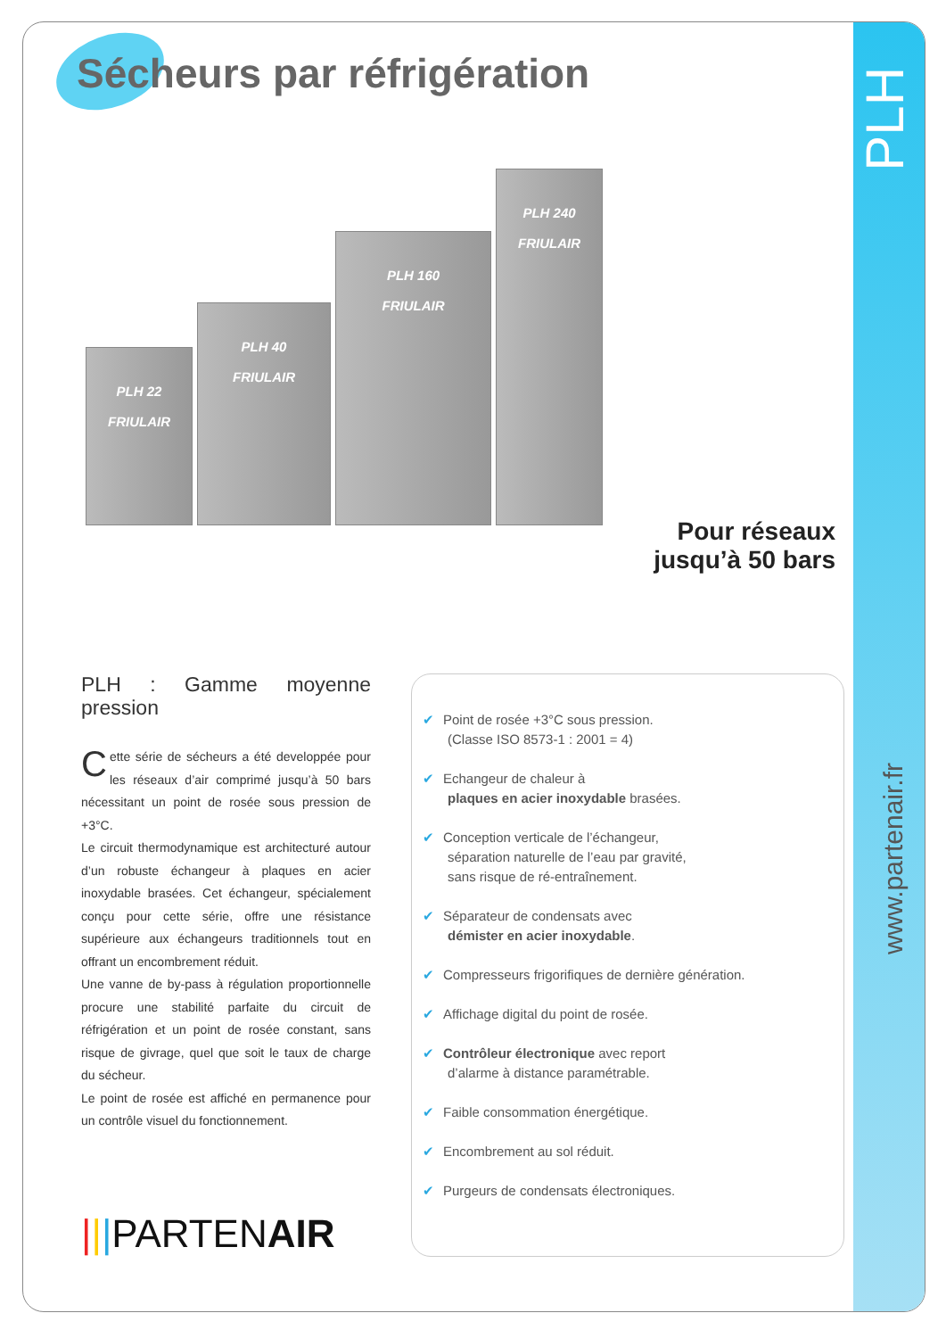PLH
Sécheurs par réfrigération
PLH 22
FRIULAIR
PLH 40
FRIULAIR
PLH 160
FRIULAIR
PLH 240
FRIULAIR
Pour réseaux
jusqu’à 50 bars
PLH : Gamme moyenne pression
Cette série de sécheurs a été developpée pour les réseaux d’air comprimé jusqu’à 50 bars nécessitant un point de rosée sous pression de +3°C.
Le circuit thermodynamique est architecturé autour d’un robuste échangeur à plaques en acier inoxydable brasées. Cet échangeur, spécialement conçu pour cette série, offre une résistance supérieure aux échangeurs traditionnels tout en offrant un encombrement réduit.
Une vanne de by-pass à régulation proportionnelle procure une stabilité parfaite du circuit de réfrigération et un point de rosée constant, sans risque de givrage, quel que soit le taux de charge du sécheur.
Le point de rosée est affiché en permanence pour un contrôle visuel du fonctionnement.
|||PARTENAIR
✔ Point de rosée +3°C sous pression.
(Classe ISO 8573-1 : 2001 = 4)
✔ Echangeur de chaleur à
plaques en acier inoxydable brasées.
✔ Conception verticale de l’échangeur,
séparation naturelle de l’eau par gravité,
sans risque de ré-entraînement.
✔ Séparateur de condensats avec
démister en acier inoxydable.
✔ Compresseurs frigorifiques de dernière génération.
✔ Affichage digital du point de rosée.
✔ Contrôleur électronique avec report
d’alarme à distance paramétrable.
✔ Faible consommation énergétique.
✔ Encombrement au sol réduit.
✔ Purgeurs de condensats électroniques.
www.partenair.fr